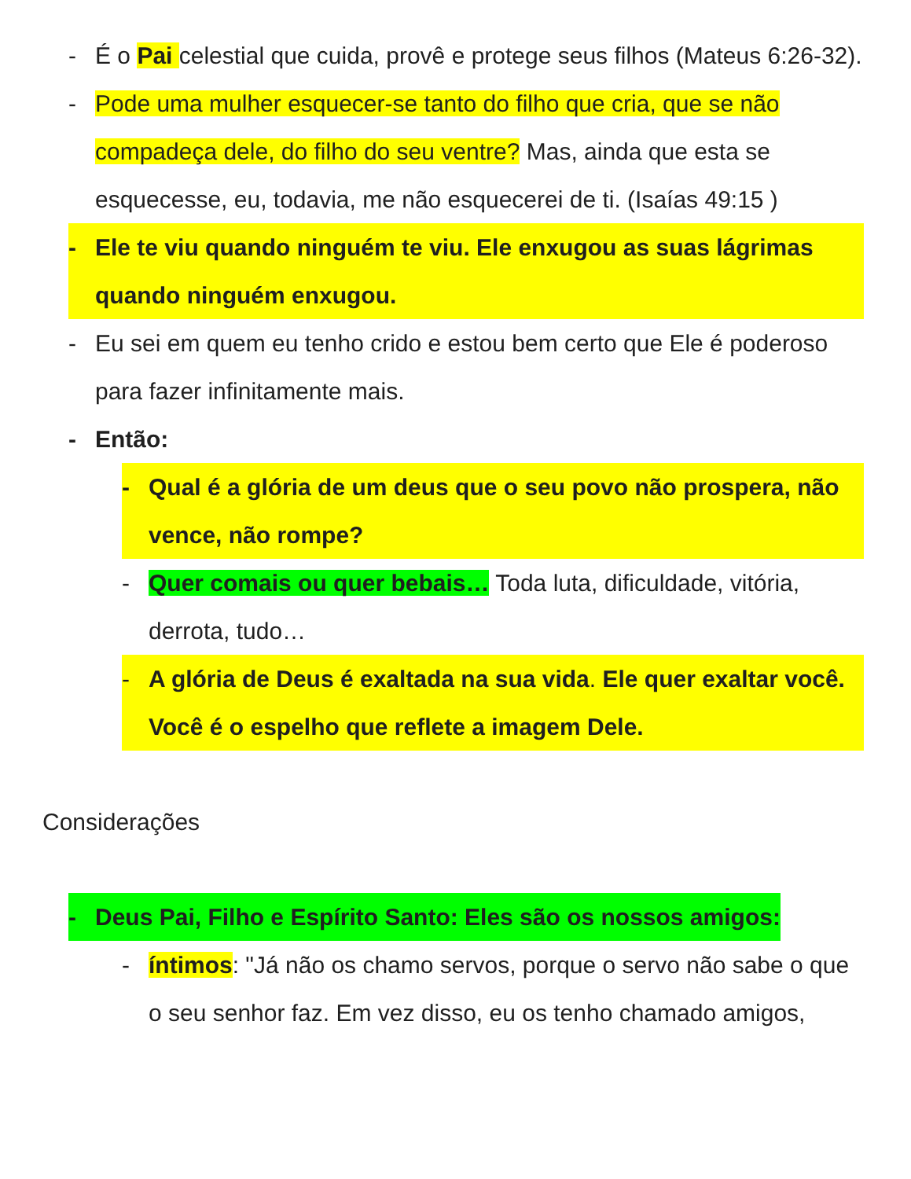- É o Pai celestial que cuida, provê e protege seus filhos (Mateus 6:26-32).
- Pode uma mulher esquecer-se tanto do filho que cria, que se não compadeça dele, do filho do seu ventre? Mas, ainda que esta se esquecesse, eu, todavia, me não esquecerei de ti. (Isaías 49:15 )
- Ele te viu quando ninguém te viu. Ele enxugou as suas lágrimas quando ninguém enxugou.
- Eu sei em quem eu tenho crido e estou bem certo que Ele é poderoso para fazer infinitamente mais.
- Então:
- Qual é a glória de um deus que o seu povo não prospera, não vence, não rompe?
- Quer comais ou quer bebais… Toda luta, dificuldade, vitória, derrota, tudo…
- A glória de Deus é exaltada na sua vida. Ele quer exaltar você. Você é o espelho que reflete a imagem Dele.
Considerações
- Deus Pai, Filho e Espírito Santo: Eles são os nossos amigos:
- íntimos: "Já não os chamo servos, porque o servo não sabe o que o seu senhor faz. Em vez disso, eu os tenho chamado amigos,